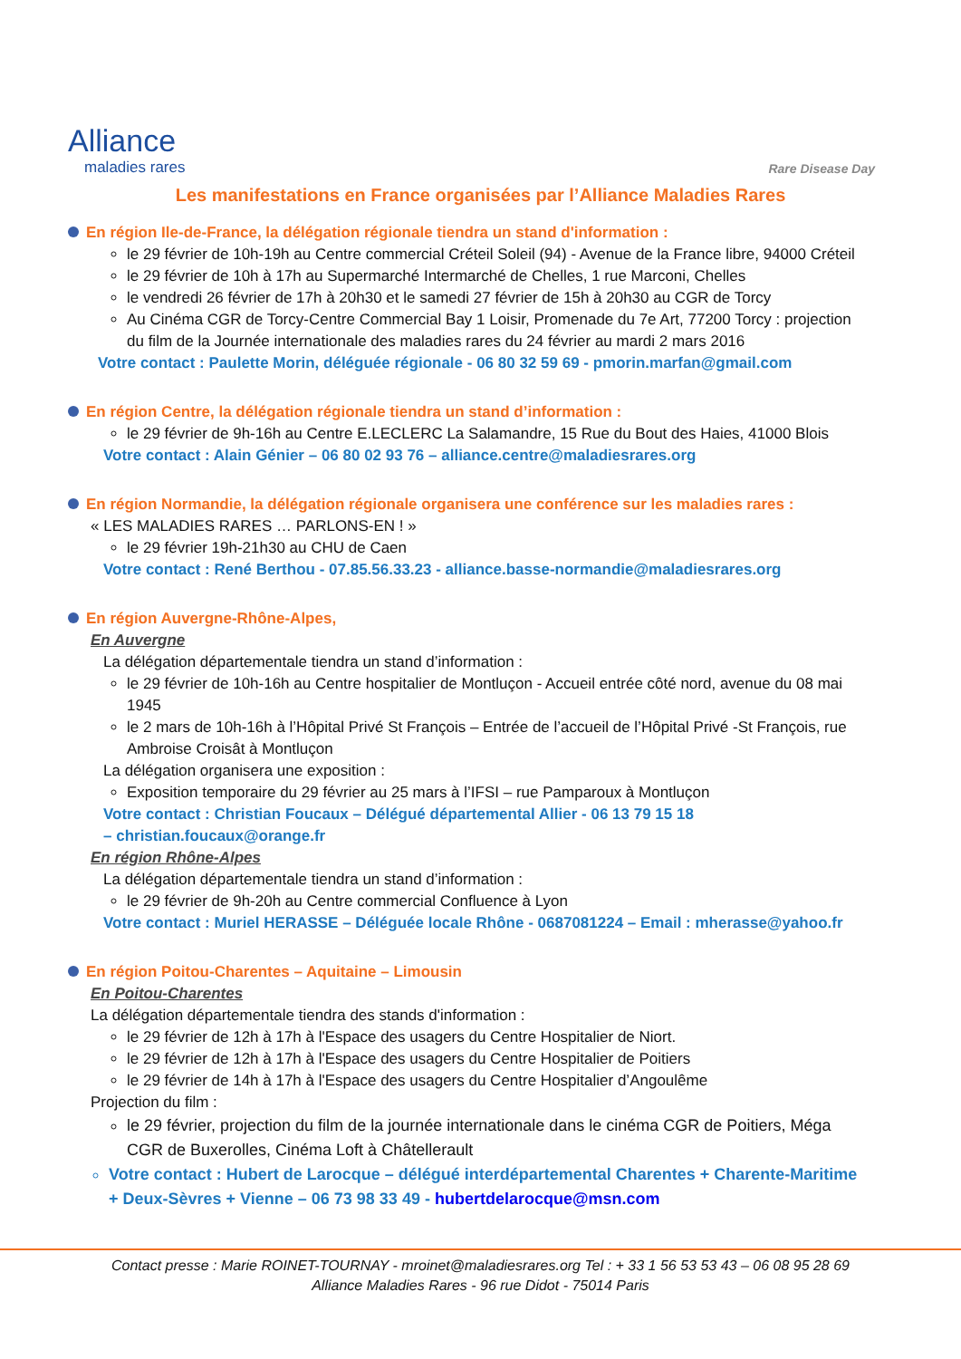Alliance
maladies rares
Rare Disease Day
Les manifestations en France organisées par l’Alliance Maladies Rares
En région Ile-de-France, la délégation régionale tiendra un stand d'information :
le 29 février de 10h-19h au Centre commercial Créteil Soleil (94) - Avenue de la France libre, 94000 Créteil
le 29 février de 10h à 17h au Supermarché Intermarché de Chelles, 1 rue Marconi, Chelles
le vendredi 26 février de 17h à 20h30 et le samedi 27 février de 15h à 20h30 au CGR de Torcy
Au Cinéma CGR de Torcy-Centre Commercial Bay 1 Loisir, Promenade du 7e Art, 77200 Torcy : projection du film de la Journée internationale des maladies rares du 24 février au mardi 2 mars 2016
Votre contact : Paulette Morin, déléguée régionale - 06 80 32 59 69 - pmorin.marfan@gmail.com
En région Centre, la délégation régionale tiendra un stand d’information :
le 29 février de 9h-16h au Centre E.LECLERC La Salamandre, 15 Rue du Bout des Haies, 41000 Blois
Votre contact : Alain Génier – 06 80 02 93 76 – alliance.centre@maladiesrares.org
En région Normandie, la délégation régionale organisera une conférence sur les maladies rares :
« LES MALADIES RARES … PARLONS-EN ! »
le 29 février 19h-21h30 au CHU de Caen
Votre contact : René Berthou - 07.85.56.33.23 - alliance.basse-normandie@maladiesrares.org
En région Auvergne-Rhône-Alpes,
En Auvergne
La délégation départementale tiendra un stand d’information :
le 29 février de 10h-16h au Centre hospitalier de Montluçon - Accueil entrée côté nord, avenue du 08 mai 1945
le 2 mars de 10h-16h à l’Hôpital Privé St François – Entrée de l’accueil de l’Hôpital Privé -St François, rue Ambroise Croisât à Montluçon
La délégation organisera une exposition :
Exposition temporaire du 29 février au 25 mars à l’IFSI – rue Pamparoux à Montluçon
Votre contact : Christian Foucaux – Délégué départemental Allier - 06 13 79 15 18
– christian.foucaux@orange.fr
En région Rhône-Alpes
La délégation départementale tiendra un stand d’information :
le 29 février de 9h-20h au Centre commercial Confluence à Lyon
Votre contact : Muriel HERASSE – Déléguée locale Rhône - 0687081224 – Email : mherasse@yahoo.fr
En région Poitou-Charentes – Aquitaine – Limousin
En Poitou-Charentes
La délégation départementale tiendra des stands d'information :
le 29 février de 12h à 17h à l'Espace des usagers du Centre Hospitalier de Niort.
le 29 février de 12h à 17h à l'Espace des usagers du Centre Hospitalier de Poitiers
le 29 février de 14h à 17h à l'Espace des usagers du Centre Hospitalier d’Angoulême
Projection du film :
le 29 février, projection du film de la journée internationale dans le cinéma CGR de Poitiers, Méga CGR de Buxerolles, Cinéma Loft à Châtellerault
Votre contact : Hubert de Larocque – délégué interdépartemental Charentes + Charente-Maritime + Deux-Sèvres + Vienne – 06 73 98 33 49 - hubertdelarocque@msn.com
Contact presse : Marie ROINET-TOURNAY - mroinet@maladiesrares.org Tel : + 33 1 56 53 53 43 – 06 08 95 28 69
Alliance Maladies Rares - 96 rue Didot - 75014 Paris